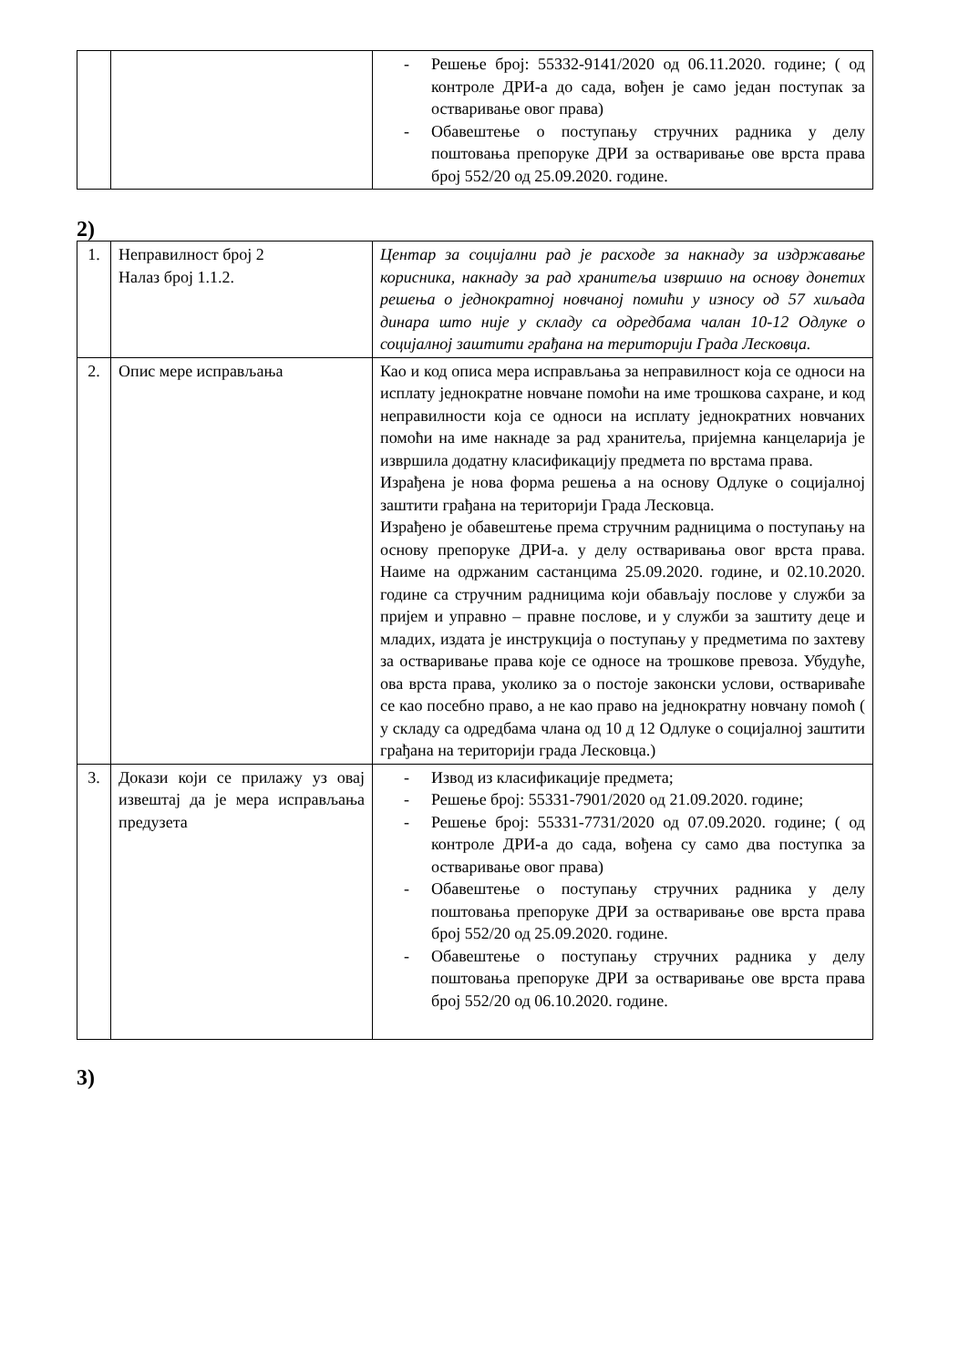| | | - Решење број: 55332-9141/2020 од 06.11.2020. године; ( од контроле ДРИ-а до сада, вођен је само један поступак за остваривање овог права) - Обавештење о поступању стручних радника у делу поштовања препоруке ДРИ за остваривање ове врста права број 552/20 од 25.09.2020. године. |
2)
| 1. | Неправилност број 2 Налаз број 1.1.2. | Центар за социјални рад је расходе за накнаду за издржавање корисника, накнаду за рад хранитеља извршио на основу донетих решења о једнократној новчаној помићи у износу од 57 хиљада динара што није у складу са одредбама чалан 10-12 Одлуке о социјалној заштити грађана на територији Града Лесковца. |
| 2. | Опис мере исправљања | Као и код описа мера исправљања за неправилност која се односи на исплату једнократне новчане помоћи на име трошкова сахране, и код неправилности која се односи на исплату једнократних новчаних помоћи на име накнаде за рад хранитеља, пријемна канцеларија је извршила додатну класификацију предмета по врстама права. Израђена је нова форма решења а на основу Одлуке о социјалној заштити грађана на територији Града Лесковца. Израђено је обавештење према стручним радницима о поступању на основу препоруке ДРИ-а. у делу остваривања овог врста права. Наиме на одржаним састанцима 25.09.2020. године, и 02.10.2020. године са стручним радницима који обављају послове у служби за пријем и управно – правне послове, и у служби за заштиту деце и младих, издата је инструкција о поступању у предметима по захтеву за остваривање права које се односе на трошкове превоза. Убудуће, ова врста права, уколико за о постоје законски услови, оствариваће се као посебно право, а не као право на једнократну новчану помоћ ( у складу са одредбама члана од 10 д 12 Одлуке о социјалној заштити грађана на територији града Лесковца.) |
| 3. | Докази који се прилажу уз овај извештај да је мера исправљања предузета | - Извод из класификације предмета; - Решење број: 55331-7901/2020 од 21.09.2020. године; - Решење број: 55331-7731/2020 од 07.09.2020. године; ( од контроле ДРИ-а до сада, вођена су само два поступка за остваривање овог права) - Обавештење о поступању стручних радника у делу поштовања препоруке ДРИ за остваривање ове врста права број 552/20 од 25.09.2020. године. - Обавештење о поступању стручних радника у делу поштовања препоруке ДРИ за остваривање ове врста права број 552/20 од 06.10.2020. године. |
3)